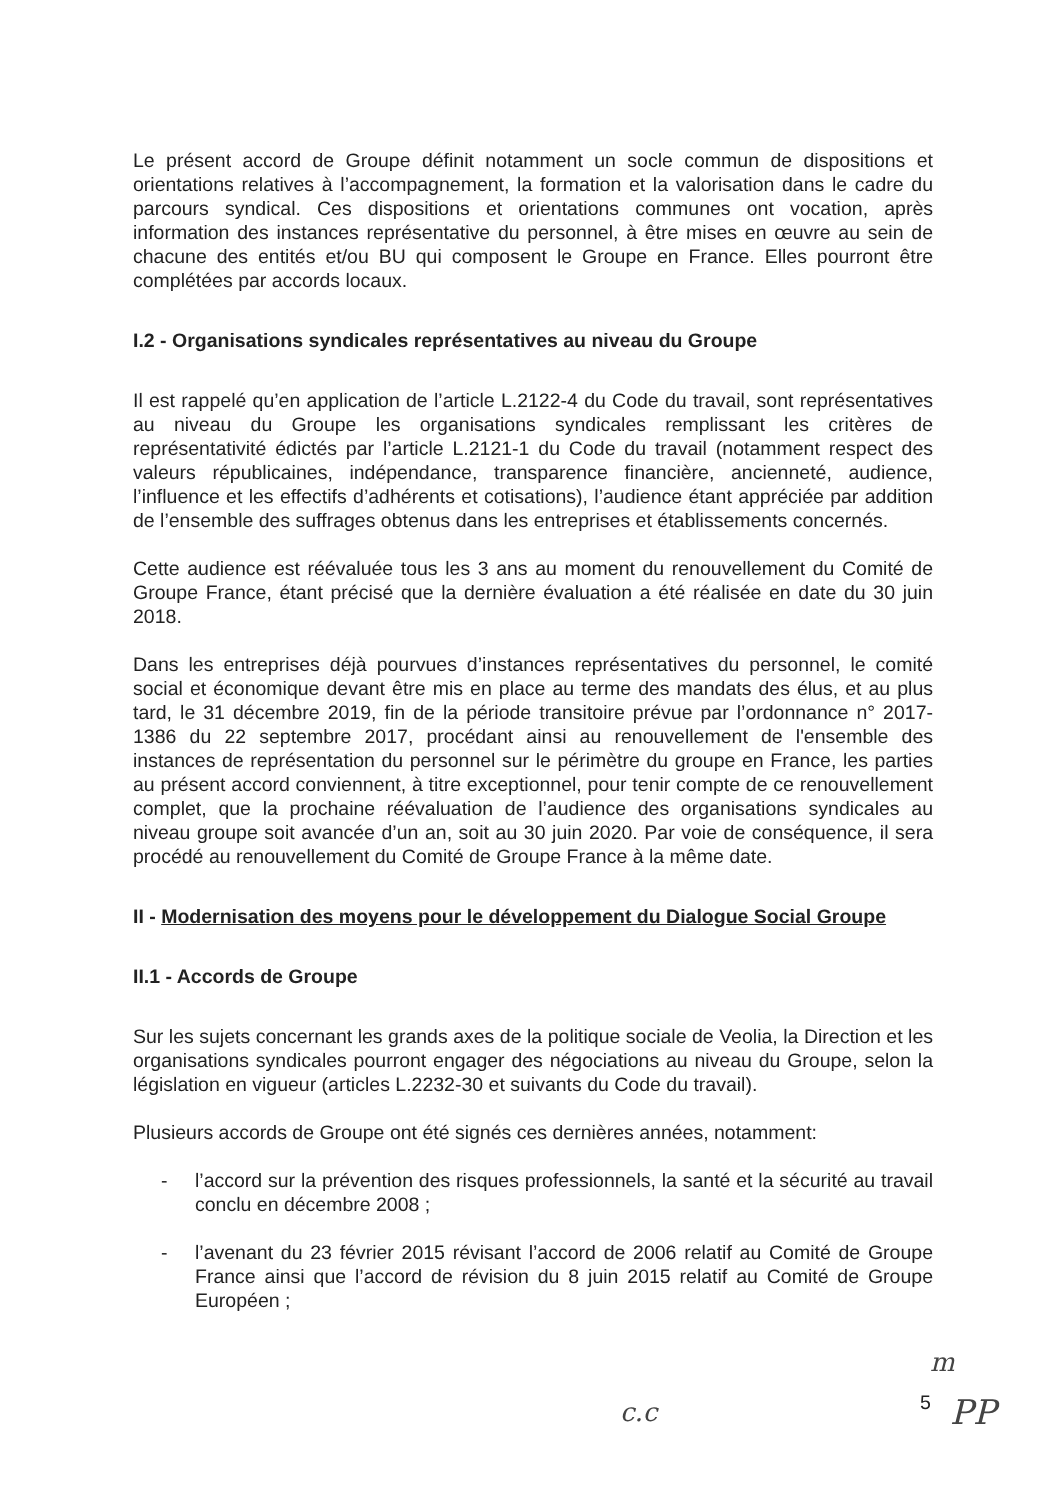Le présent accord de Groupe définit notamment un socle commun de dispositions et orientations relatives à l’accompagnement, la formation et la valorisation dans le cadre du parcours syndical. Ces dispositions et orientations communes ont vocation, après information des instances représentative du personnel, à être mises en œuvre au sein de chacune des entités et/ou BU qui composent le Groupe en France. Elles pourront être complétées par accords locaux.
I.2 - Organisations syndicales représentatives au niveau du Groupe
Il est rappelé qu’en application de l’article L.2122-4 du Code du travail, sont représentatives au niveau du Groupe les organisations syndicales remplissant les critères de représentativité édictés par l’article L.2121-1 du Code du travail (notamment respect des valeurs républicaines, indépendance, transparence financière, ancienneté, audience, l’influence et les effectifs d’adhérents et cotisations), l’audience étant appréciée par addition de l’ensemble des suffrages obtenus dans les entreprises et établissements concernés.
Cette audience est réévaluée tous les 3 ans au moment du renouvellement du Comité de Groupe France, étant précisé que la dernière évaluation a été réalisée en date du 30 juin 2018.
Dans les entreprises déjà pourvues d’instances représentatives du personnel, le comité social et économique devant être mis en place au terme des mandats des élus, et au plus tard, le 31 décembre 2019, fin de la période transitoire prévue par l’ordonnance n° 2017-1386 du 22 septembre 2017, procédant ainsi au renouvellement de l'ensemble des instances de représentation du personnel sur le périmètre du groupe en France, les parties au présent accord conviennent, à titre exceptionnel, pour tenir compte de ce renouvellement complet, que la prochaine réévaluation de l’audience des organisations syndicales au niveau groupe soit avancée d’un an, soit au 30 juin 2020. Par voie de conséquence, il sera procédé au renouvellement du Comité de Groupe France à la même date.
II - Modernisation des moyens pour le développement du Dialogue Social Groupe
II.1 - Accords de Groupe
Sur les sujets concernant les grands axes de la politique sociale de Veolia, la Direction et les organisations syndicales pourront engager des négociations au niveau du Groupe, selon la législation en vigueur (articles L.2232-30 et suivants du Code du travail).
Plusieurs accords de Groupe ont été signés ces dernières années, notamment:
- l’accord sur la prévention des risques professionnels, la santé et la sécurité au travail conclu en décembre 2008 ;
- l’avenant du 23 février 2015 révisant l’accord de 2006 relatif au Comité de Groupe France ainsi que l’accord de révision du 8 juin 2015 relatif au Comité de Groupe Européen ;
m
5 c.c PP